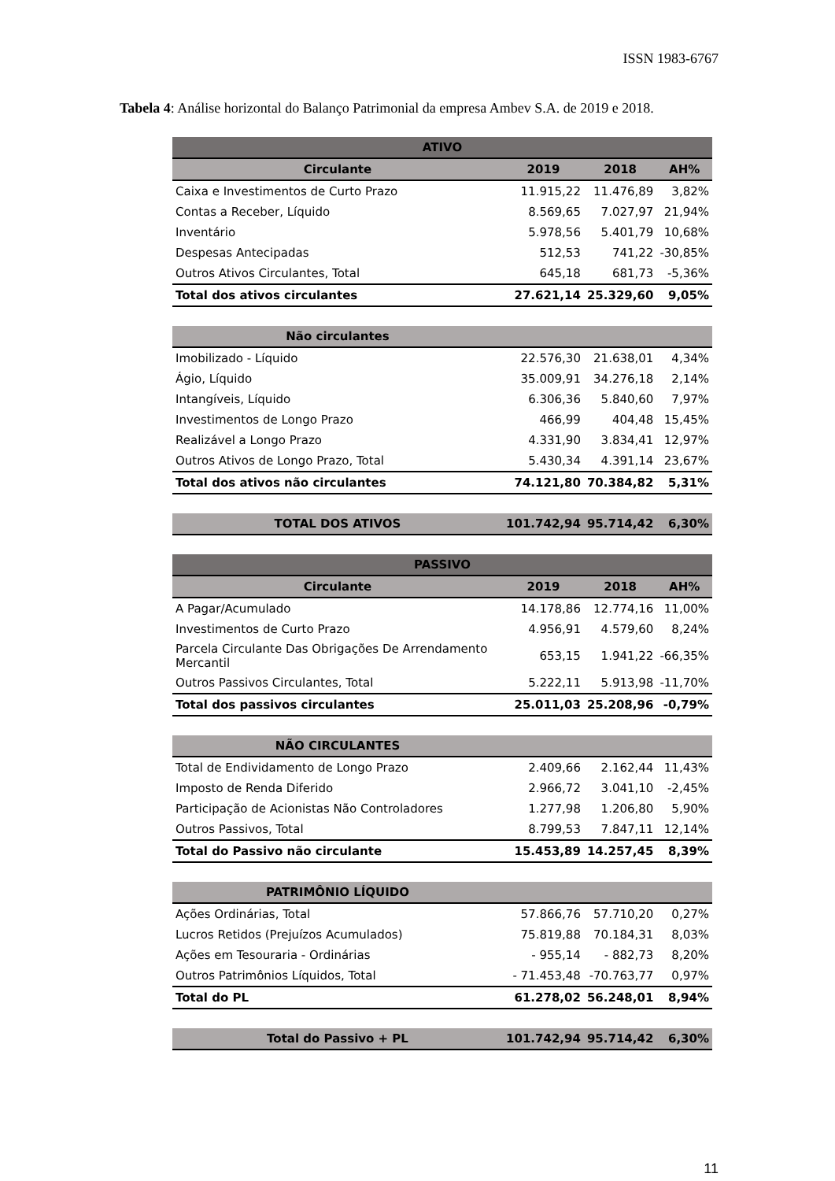ISSN 1983-6767
Tabela 4: Análise horizontal do Balanço Patrimonial da empresa Ambev S.A. de 2019 e 2018.
| ATIVO | | | |
| --- | --- | --- | --- |
| Circulante | 2019 | 2018 | AH% |
| Caixa e Investimentos de Curto Prazo | 11.915,22 | 11.476,89 | 3,82% |
| Contas a Receber, Líquido | 8.569,65 | 7.027,97 | 21,94% |
| Inventário | 5.978,56 | 5.401,79 | 10,68% |
| Despesas Antecipadas | 512,53 | 741,22 | -30,85% |
| Outros Ativos Circulantes, Total | 645,18 | 681,73 | -5,36% |
| Total dos ativos circulantes | 27.621,14 | 25.329,60 | 9,05% |
| Não circulantes | | | |
| Imobilizado - Líquido | 22.576,30 | 21.638,01 | 4,34% |
| Ágio, Líquido | 35.009,91 | 34.276,18 | 2,14% |
| Intangíveis, Líquido | 6.306,36 | 5.840,60 | 7,97% |
| Investimentos de Longo Prazo | 466,99 | 404,48 | 15,45% |
| Realizável a Longo Prazo | 4.331,90 | 3.834,41 | 12,97% |
| Outros Ativos de Longo Prazo, Total | 5.430,34 | 4.391,14 | 23,67% |
| Total dos ativos não circulantes | 74.121,80 | 70.384,82 | 5,31% |
| TOTAL DOS ATIVOS | 101.742,94 | 95.714,42 | 6,30% |
| PASSIVO | | | |
| Circulante | 2019 | 2018 | AH% |
| A Pagar/Acumulado | 14.178,86 | 12.774,16 | 11,00% |
| Investimentos de Curto Prazo | 4.956,91 | 4.579,60 | 8,24% |
| Parcela Circulante Das Obrigações De Arrendamento Mercantil | 653,15 | 1.941,22 | -66,35% |
| Outros Passivos Circulantes, Total | 5.222,11 | 5.913,98 | -11,70% |
| Total dos passivos circulantes | 25.011,03 | 25.208,96 | -0,79% |
| NÃO CIRCULANTES | | | |
| Total de Endividamento de Longo Prazo | 2.409,66 | 2.162,44 | 11,43% |
| Imposto de Renda Diferido | 2.966,72 | 3.041,10 | -2,45% |
| Participação de Acionistas Não Controladores | 1.277,98 | 1.206,80 | 5,90% |
| Outros Passivos, Total | 8.799,53 | 7.847,11 | 12,14% |
| Total do Passivo não circulante | 15.453,89 | 14.257,45 | 8,39% |
| PATRIMÔNIO LÍQUIDO | | | |
| Ações Ordinárias, Total | 57.866,76 | 57.710,20 | 0,27% |
| Lucros Retidos (Prejuízos Acumulados) | 75.819,88 | 70.184,31 | 8,03% |
| Ações em Tesouraria - Ordinárias | - 955,14 | - 882,73 | 8,20% |
| Outros Patrimônios Líquidos, Total | - 71.453,48 | -70.763,77 | 0,97% |
| Total do PL | 61.278,02 | 56.248,01 | 8,94% |
| Total do Passivo + PL | 101.742,94 | 95.714,42 | 6,30% |
11